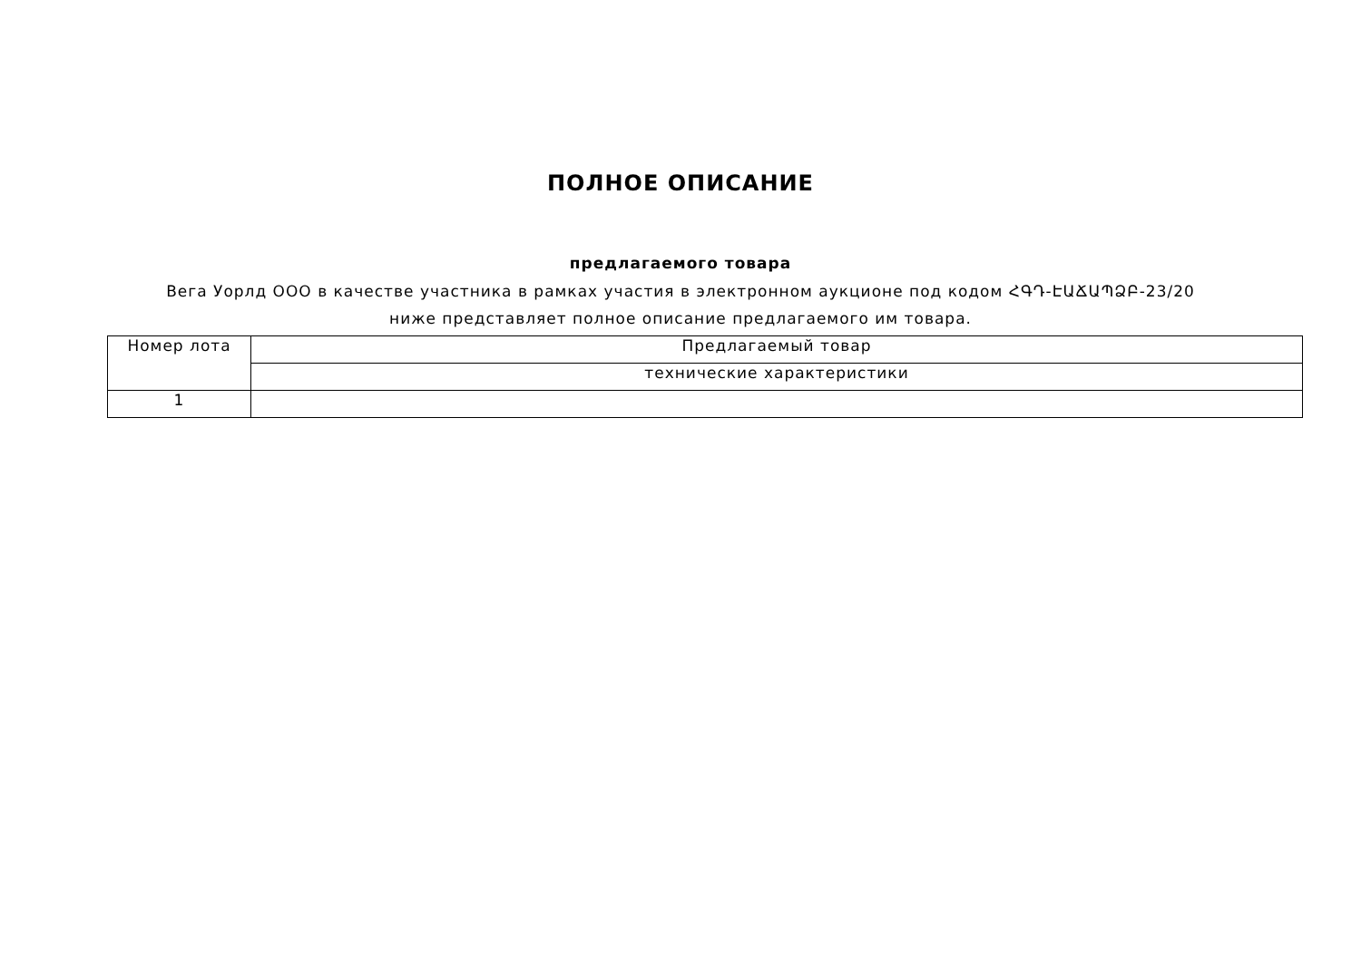ПОЛНОЕ ОПИСАНИЕ
предлагаемого товара
Вега Уорлд ООО в качестве участника в рамках участия в электронном аукционе под кодом ՀԳԴ-ԷԱՃԱՊՁԲ-23/20 ниже представляет полное описание предлагаемого им товара.
| Номер лота | Предлагаемый товар |
| --- | --- |
| | технические характеристики |
| 1 | |